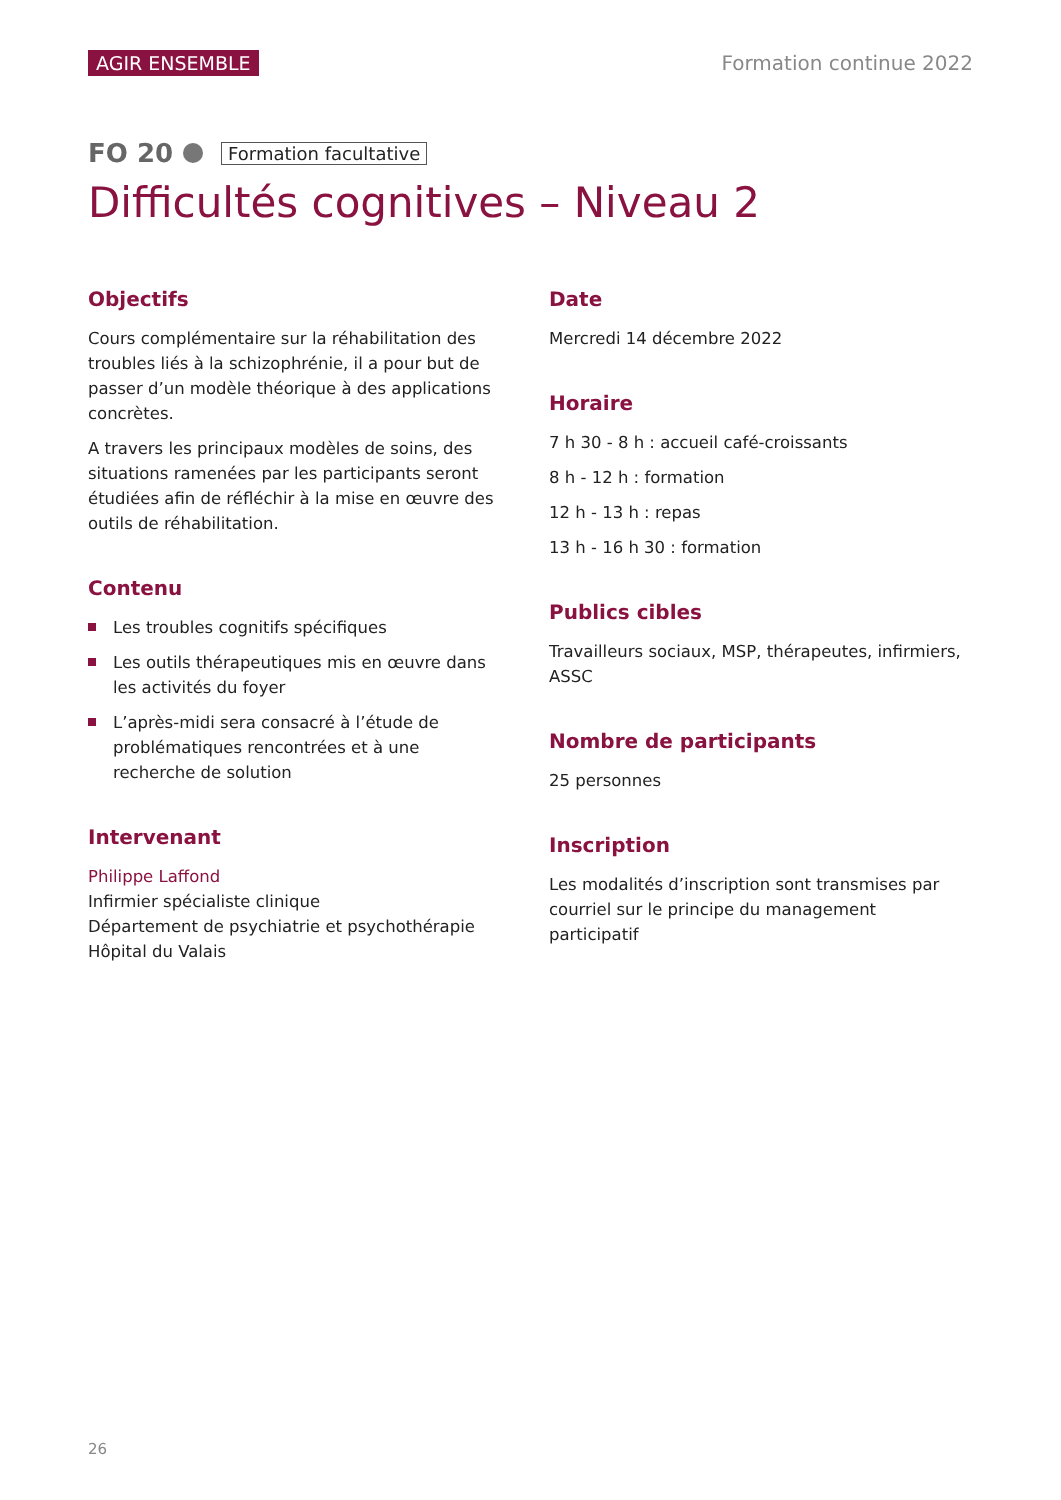AGIR ENSEMBLE Formation continue 2022
FO 20 Formation facultative
Difficultés cognitives – Niveau 2
Objectifs
Cours complémentaire sur la réhabilitation des troubles liés à la schizophrénie, il a pour but de passer d’un modèle théorique à des applications concrètes.
A travers les principaux modèles de soins, des situations ramenées par les participants seront étudiées afin de réfléchir à la mise en œuvre des outils de réhabilitation.
Contenu
Les troubles cognitifs spécifiques
Les outils thérapeutiques mis en œuvre dans les activités du foyer
L’après-midi sera consacré à l’étude de problématiques rencontrées et à une recherche de solution
Intervenant
Philippe Laffond
Infirmier spécialiste clinique
Département de psychiatrie et psychothérapie
Hôpital du Valais
Date
Mercredi 14 décembre 2022
Horaire
7 h 30 - 8 h : accueil café-croissants
8 h - 12 h : formation
12 h - 13 h : repas
13 h - 16 h 30 : formation
Publics cibles
Travailleurs sociaux, MSP, thérapeutes, infirmiers, ASSC
Nombre de participants
25 personnes
Inscription
Les modalités d’inscription sont transmises par courriel sur le principe du management participatif
26